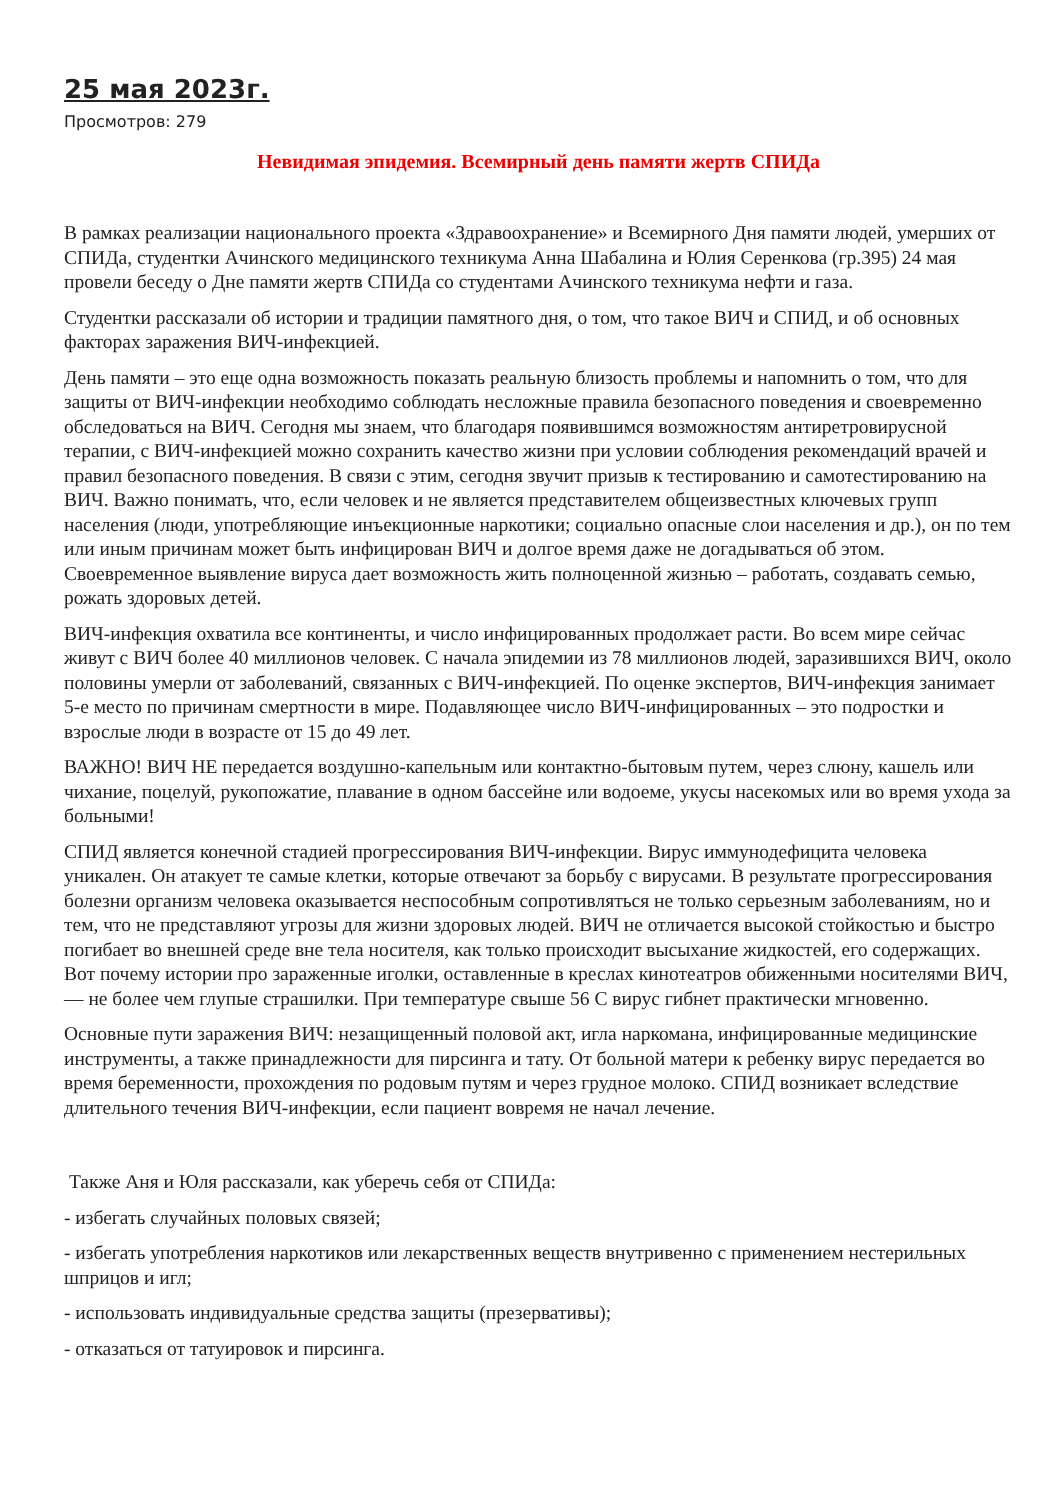25 мая 2023г.
Просмотров: 279
Невидимая эпидемия. Всемирный день памяти жертв СПИДа
В рамках реализации национального проекта «Здравоохранение» и Всемирного Дня памяти людей, умерших от СПИДа, студентки Ачинского медицинского техникума Анна Шабалина и Юлия Серенкова (гр.395) 24 мая провели беседу о Дне памяти жертв СПИДа со студентами Ачинского техникума нефти и газа.
Студентки рассказали об истории и традиции памятного дня, о том, что такое ВИЧ и СПИД, и об основных факторах заражения ВИЧ-инфекцией.
День памяти – это еще одна возможность показать реальную близость проблемы и напомнить о том, что для защиты от ВИЧ-инфекции необходимо соблюдать несложные правила безопасного поведения и своевременно обследоваться на ВИЧ. Сегодня мы знаем, что благодаря появившимся возможностям антиретровирусной терапии, с ВИЧ-инфекцией можно сохранить качество жизни при условии соблюдения рекомендаций врачей и правил безопасного поведения. В связи с этим, сегодня звучит призыв к тестированию и самотестированию на ВИЧ. Важно понимать, что, если человек и не является представителем общеизвестных ключевых групп населения (люди, употребляющие инъекционные наркотики; социально опасные слои населения и др.), он по тем или иным причинам может быть инфицирован ВИЧ и долгое время даже не догадываться об этом. Своевременное выявление вируса дает возможность жить полноценной жизнью – работать, создавать семью, рожать здоровых детей.
ВИЧ-инфекция охватила все континенты, и число инфицированных продолжает расти. Во всем мире сейчас живут с ВИЧ более 40 миллионов человек. С начала эпидемии из 78 миллионов людей, заразившихся ВИЧ, около половины умерли от заболеваний, связанных с ВИЧ-инфекцией. По оценке экспертов, ВИЧ-инфекция занимает 5-е место по причинам смертности в мире. Подавляющее число ВИЧ-инфицированных – это подростки и взрослые люди в возрасте от 15 до 49 лет.
ВАЖНО! ВИЧ НЕ передается воздушно-капельным или контактно-бытовым путем, через слюну, кашель или чихание, поцелуй, рукопожатие, плавание в одном бассейне или водоеме, укусы насекомых или во время ухода за больными!
СПИД является конечной стадией прогрессирования ВИЧ-инфекции. Вирус иммунодефицита человека уникален. Он атакует те самые клетки, которые отвечают за борьбу с вирусами. В результате прогрессирования болезни организм человека оказывается неспособным сопротивляться не только серьезным заболеваниям, но и тем, что не представляют угрозы для жизни здоровых людей. ВИЧ не отличается высокой стойкостью и быстро погибает во внешней среде вне тела носителя, как только происходит высыхание жидкостей, его содержащих. Вот почему истории про зараженные иголки, оставленные в креслах кинотеатров обиженными носителями ВИЧ, — не более чем глупые страшилки. При температуре свыше 56 С вирус гибнет практически мгновенно.
Основные пути заражения ВИЧ: незащищенный половой акт, игла наркомана, инфицированные медицинские инструменты, а также принадлежности для пирсинга и тату. От больной матери к ребенку вирус передается во время беременности, прохождения по родовым путям и через грудное молоко. СПИД возникает вследствие длительного течения ВИЧ-инфекции, если пациент вовремя не начал лечение.
Также Аня и Юля рассказали, как уберечь себя от СПИДа:
- избегать случайных половых связей;
- избегать употребления наркотиков или лекарственных веществ внутривенно с применением нестерильных шприцов и игл;
- использовать индивидуальные средства защиты (презервативы);
- отказаться от татуировок и пирсинга.